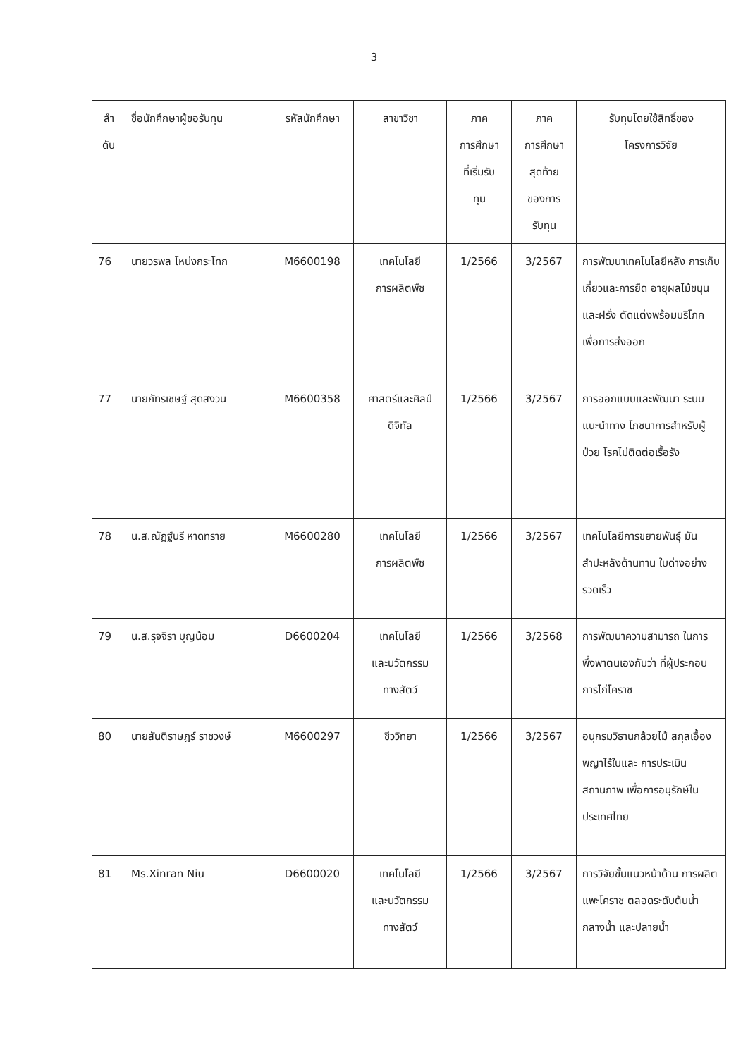3
| ลำ ดับ | ชื่อนักศึกษาผู้ขอรับทุน | รหัสนักศึกษา | สาขาวิชา | ภาค การศึกษา ที่เริ่มรับ ทุน | ภาค การศึกษา สุดท้าย ของการ รับทุน | รับทุนโดยใช้สิทธิ์ของ โครงการวิจัย |
| --- | --- | --- | --- | --- | --- | --- |
| 76 | นายวรพล โหน่งกระโทก | M6600198 | เทคโนโลยี การผลิตพืช | 1/2566 | 3/2567 | การพัฒนาเทคโนโลยีหลัง การเก็บเกี่ยวและการยืด อายุผลไม้ขนุนและฝรั่ง ตัดแต่งพร้อมบริโภค เพื่อการส่งออก |
| 77 | นายภัทรเชษฐ์ สุดสงวน | M6600358 | ศาสตร์และศิลป์ ดิจิทัล | 1/2566 | 3/2567 | การออกแบบและพัฒนา ระบบแนะนำทาง โภชนาการสำหรับผู้ป่วย โรคไม่ติดต่อเรื้อรัง |
| 78 | น.ส.ณัฏฐ์นรี หาดทราย | M6600280 | เทคโนโลยี การผลิตพืช | 1/2566 | 3/2567 | เทคโนโลยีการขยายพันธุ์ มันสำปะหลังต้านทาน ใบด่างอย่างรวดเร็ว |
| 79 | น.ส.รุจจิรา บุญน้อม | D6600204 | เทคโนโลยี และนวัตกรรม ทางสัตว์ | 1/2566 | 3/2568 | การพัฒนาความสามารถ ในการพึ่งพาตนเองกับว่า ที่ผู้ประกอบการไก่โคราช |
| 80 | นายสันติราษฎร์ ราชวงษ์ | M6600297 | ชีววิทยา | 1/2566 | 3/2567 | อนุกรมวิธานกล้วยไม้ สกุลเอื้องพญาไร้ใบและ การประเมินสถานภาพ เพื่อการอนุรักษ์ใน ประเทศไทย |
| 81 | Ms.Xinran Niu | D6600020 | เทคโนโลยี และนวัตกรรม ทางสัตว์ | 1/2566 | 3/2567 | การวิจัยขั้นแนวหน้าด้าน การผลิตแพะโคราช ตลอดระดับต้นน้ำ กลางน้ำ และปลายน้ำ |